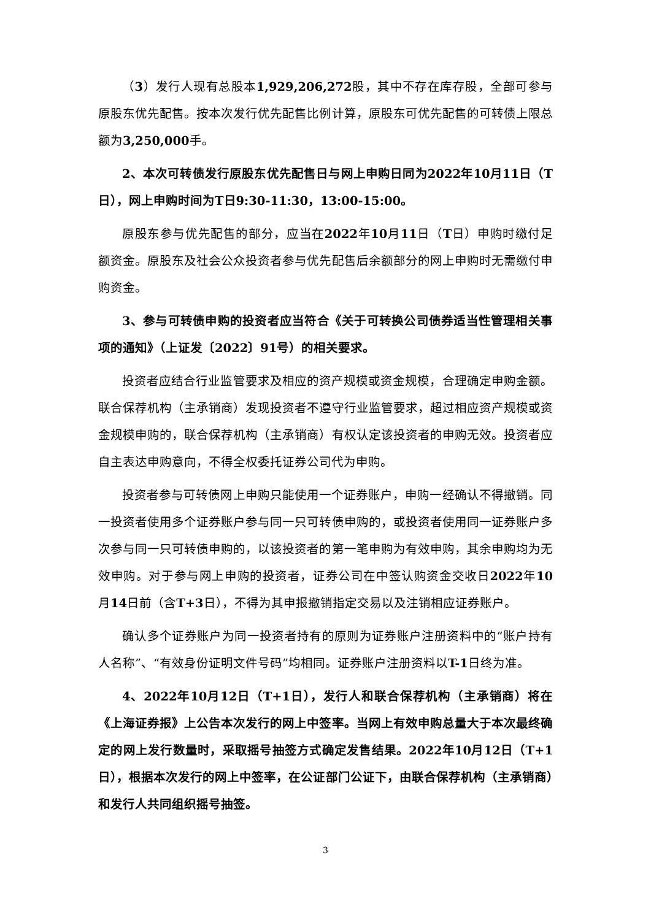（3）发行人现有总股本1,929,206,272股，其中不存在库存股，全部可参与原股东优先配售。按本次发行优先配售比例计算，原股东可优先配售的可转债上限总额为3,250,000手。
2、本次可转债发行原股东优先配售日与网上申购日同为2022年10月11日（T日），网上申购时间为T日9:30-11:30，13:00-15:00。
原股东参与优先配售的部分，应当在2022年10月11日（T日）申购时缴付足额资金。原股东及社会公众投资者参与优先配售后余额部分的网上申购时无需缴付申购资金。
3、参与可转债申购的投资者应当符合《关于可转换公司债券适当性管理相关事项的通知》（上证发〔2022〕91号）的相关要求。
投资者应结合行业监管要求及相应的资产规模或资金规模，合理确定申购金额。联合保荐机构（主承销商）发现投资者不遵守行业监管要求，超过相应资产规模或资金规模申购的，联合保荐机构（主承销商）有权认定该投资者的申购无效。投资者应自主表达申购意向，不得全权委托证券公司代为申购。
投资者参与可转债网上申购只能使用一个证券账户，申购一经确认不得撤销。同一投资者使用多个证券账户参与同一只可转债申购的，或投资者使用同一证券账户多次参与同一只可转债申购的，以该投资者的第一笔申购为有效申购，其余申购均为无效申购。对于参与网上申购的投资者，证券公司在中签认购资金交收日2022年10月14日前（含T+3日），不得为其申报撤销指定交易以及注销相应证券账户。
确认多个证券账户为同一投资者持有的原则为证券账户注册资料中的“账户持有人名称”、“有效身份证明文件号码”均相同。证券账户注册资料以T-1日终为准。
4、2022年10月12日（T+1日），发行人和联合保荐机构（主承销商）将在《上海证券报》上公告本次发行的网上中签率。当网上有效申购总量大于本次最终确定的网上发行数量时，采取摇号抽签方式确定发售结果。2022年10月12日（T+1日），根据本次发行的网上中签率，在公证部门公证下，由联合保荐机构（主承销商）和发行人共同组织摇号抽签。
3